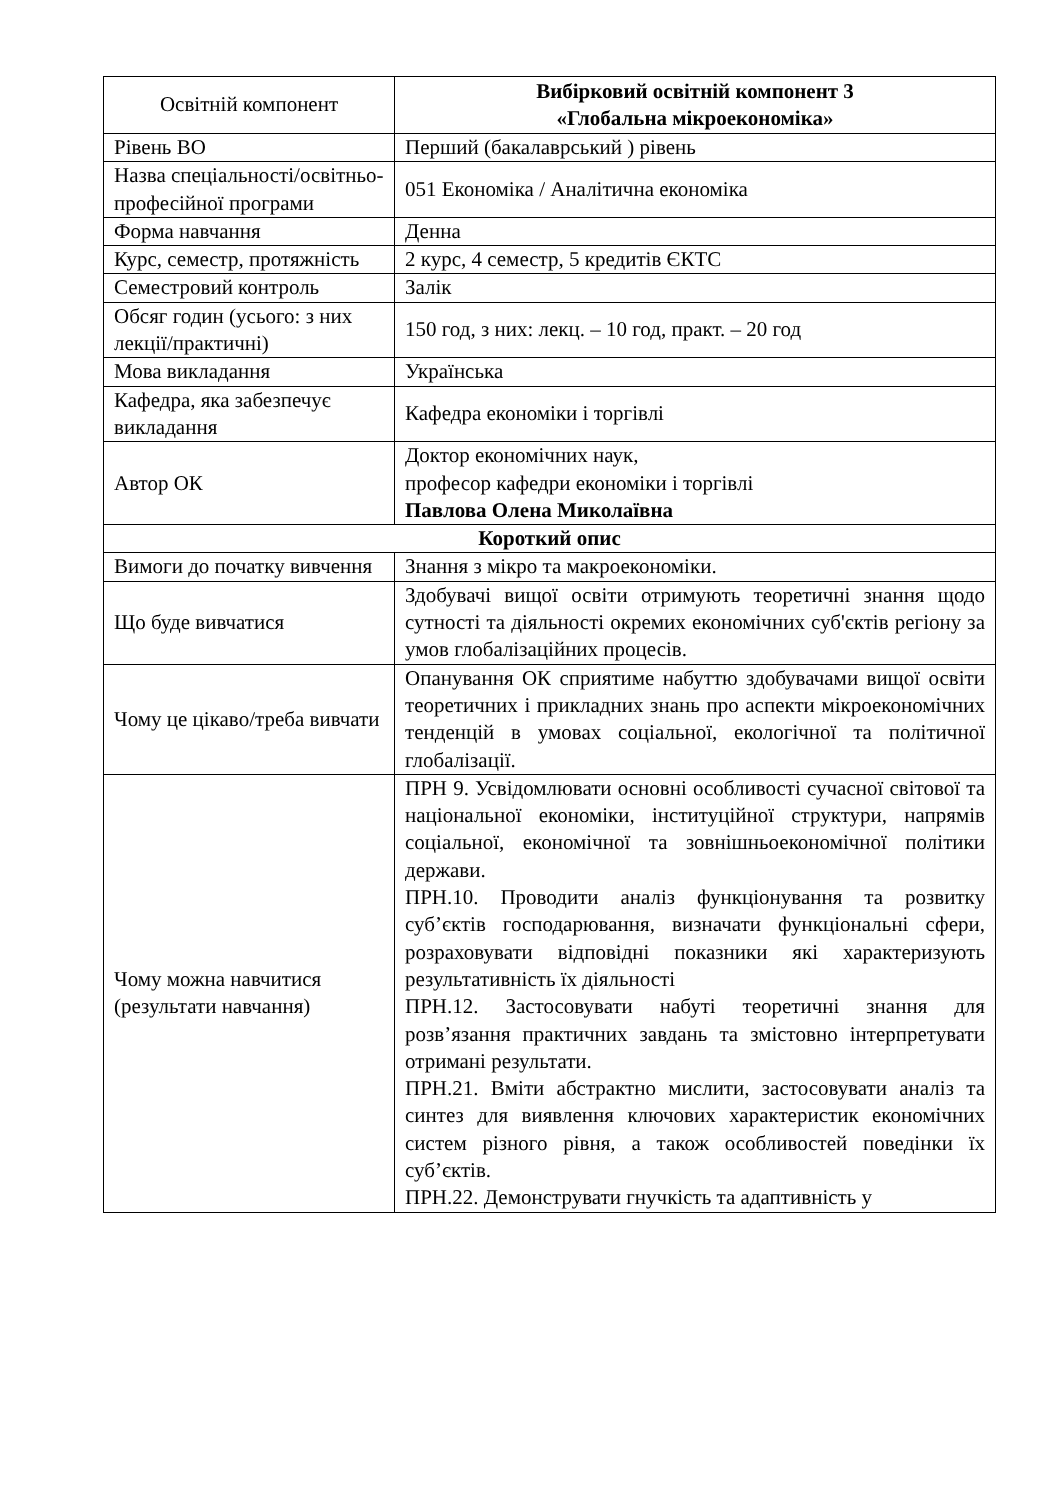| Освітній компонент | Вибірковий освітній компонент 3 «Глобальна мікроекономіка» |
| Рівень ВО | Перший (бакалаврський ) рівень |
| Назва спеціальності/освітньо-професійної програми | 051 Економіка / Аналітична економіка |
| Форма навчання | Денна |
| Курс, семестр, протяжність | 2 курс, 4 семестр, 5 кредитів ЄКТС |
| Семестровий контроль | Залік |
| Обсяг годин (усього: з них лекції/практичні) | 150 год, з них: лекц. – 10 год, практ. – 20 год |
| Мова викладання | Українська |
| Кафедра, яка забезпечує викладання | Кафедра економіки і торгівлі |
| Автор ОК | Доктор економічних наук, професор кафедри економіки і торгівлі Павлова Олена Миколаївна |
| Короткий опис | |
| Вимоги до початку вивчення | Знання з мікро та макроекономіки. |
| Що буде вивчатися | Здобувачі вищої освіти отримують теоретичні знання щодо сутності та діяльності окремих економічних суб'єктів регіону за умов глобалізаційних процесів. |
| Чому це цікаво/треба вивчати | Опанування ОК сприятиме набуттю здобувачами вищої освіти теоретичних і прикладних знань про аспекти мікроекономічних тенденцій в умовах соціальної, екологічної та політичної глобалізації. |
| Чому можна навчитися (результати навчання) | ПРН 9. Усвідомлювати основні особливості сучасної світової та національної економіки, інституційної структури, напрямів соціальної, економічної та зовнішньоекономічної політики держави. ПРН.10. Проводити аналіз функціонування та розвитку суб’єктів господарювання, визначати функціональні сфери, розраховувати відповідні показники які характеризують результативність їх діяльності ПРН.12. Застосовувати набуті теоретичні знання для розв’язання практичних завдань та змістовно інтерпретувати отримані результати. ПРН.21. Вміти абстрактно мислити, застосовувати аналіз та синтез для виявлення ключових характеристик економічних систем різного рівня, а також особливостей поведінки їх суб’єктів. ПРН.22. Демонструвати гнучкість та адаптивність у |